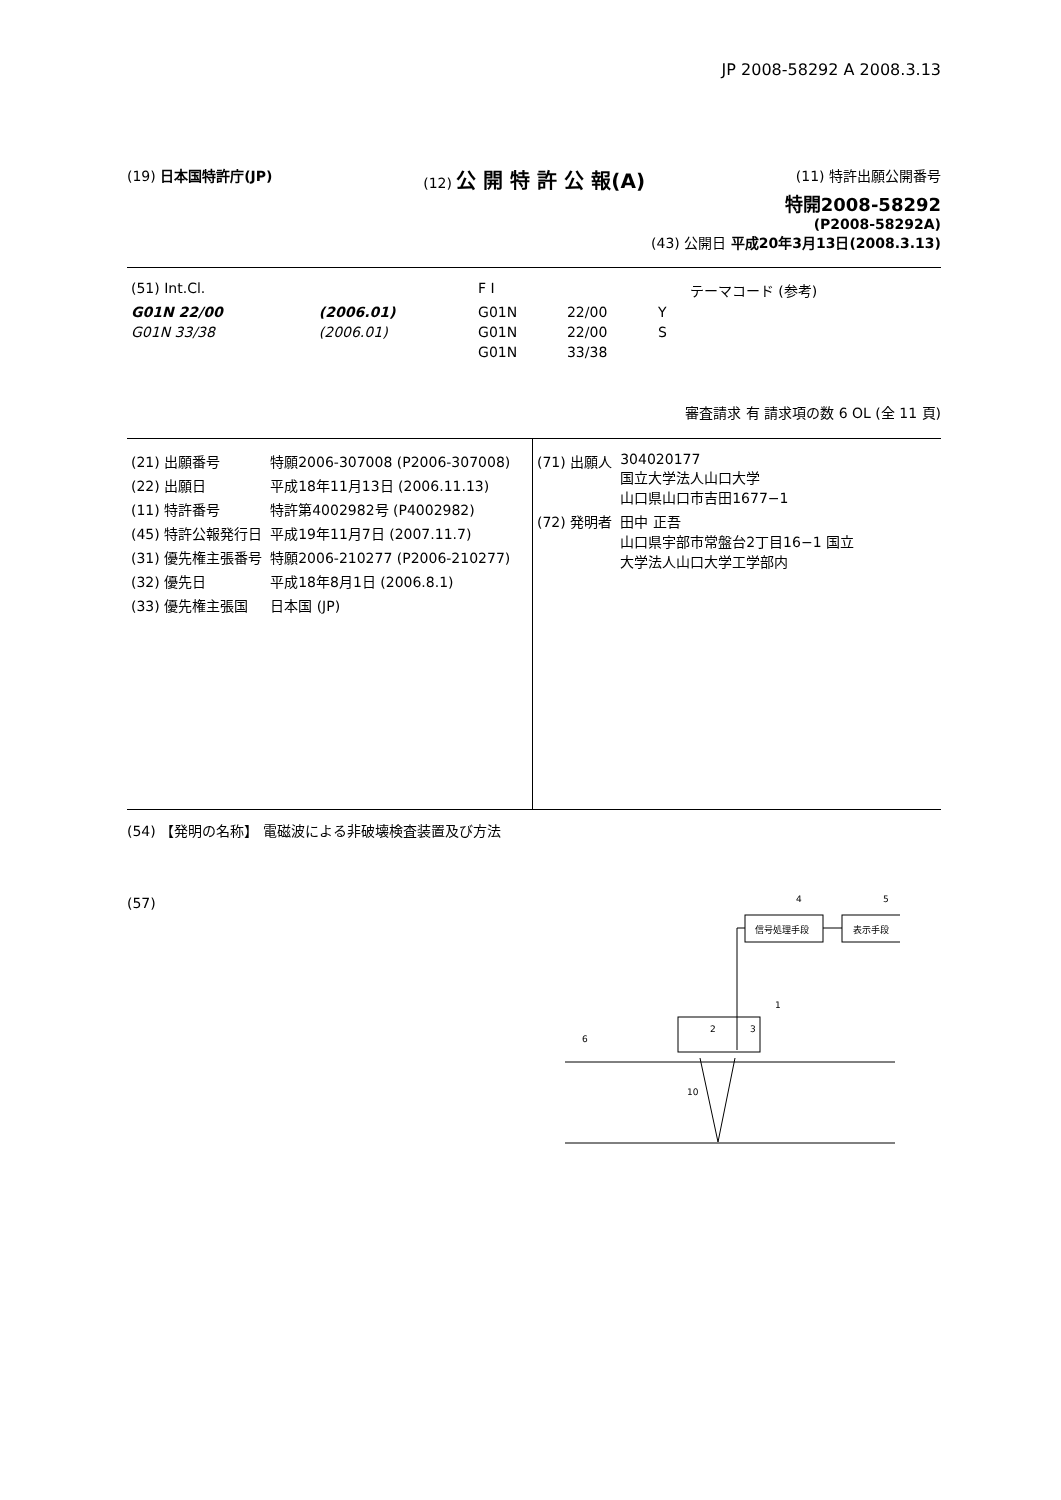JP 2008-58292 A 2008.3.13
(19) 日本国特許庁(JP) (12) 公 開 特 許 公 報(A)
(11) 特許出願公開番号
特開2008-58292
(P2008-58292A)
(43) 公開日 平成20年3月13日(2008.3.13)
| (51) Int.Cl. | | F I | | | テーマコード (参考) |
| G01N 22/00 | (2006.01) | G01N | 22/00 | Y | |
| G01N 33/38 | (2006.01) | G01N | 22/00 | S | |
| | | G01N | 33/38 | | |
審査請求 有 請求項の数 6 OL (全 11 頁)
| (21) 出願番号 | 特願2006-307008 (P2006-307008) |
| (22) 出願日 | 平成18年11月13日 (2006.11.13) |
| (11) 特許番号 | 特許第4002982号 (P4002982) |
| (45) 特許公報発行日 | 平成19年11月7日 (2007.11.7) |
| (31) 優先権主張番号 | 特願2006-210277 (P2006-210277) |
| (32) 優先日 | 平成18年8月1日 (2006.8.1) |
| (33) 優先権主張国 | 日本国 (JP) |
| (71) 出願人 | 304020177 国立大学法人山口大学 山口県山口市吉田1677−1 |
| (72) 発明者 | 田中 正吾 山口県宇部市常盤台2丁目16−1 国立 大学法人山口大学工学部内 |
(54) 【発明の名称】 電磁波による非破壊検査装置及び方法
(57)
4
5
信号処理手段
表示手段
1
2
3
6
10